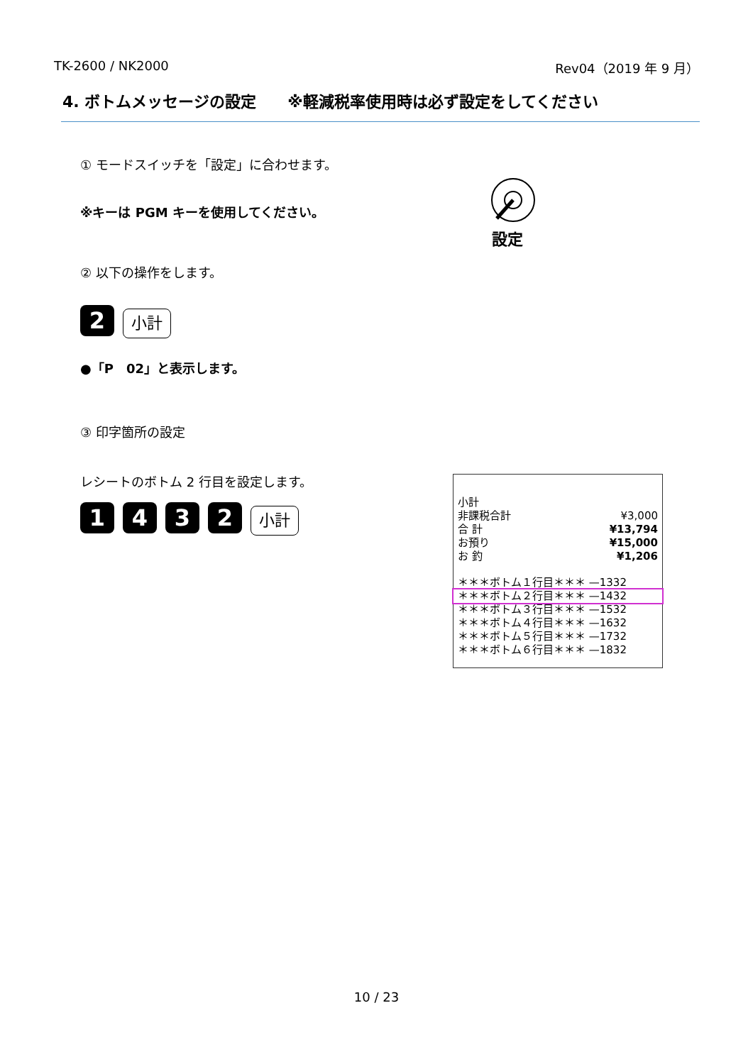TK-2600 / NK2000 Rev04（2019 年 9 月）
4. ボトムメッセージの設定　　※軽減税率使用時は必ず設定をしてください
① モードスイッチを「設定」に合わせます。
※キーは PGM キーを使用してください。
設定
② 以下の操作をします。
2 小計
●「P　02」と表示します。
③ 印字箇所の設定
レシートのボトム 2 行目を設定します。
1432 小計
小計
非課税合計 ¥3,000
合 計 ¥13,794
お預り ¥15,000
お 釣 ¥1,206
＊＊＊ボトム１行目＊＊＊ —1332
＊＊＊ボトム２行目＊＊＊ —1432
＊＊＊ボトム３行目＊＊＊ —1532
＊＊＊ボトム４行目＊＊＊ —1632
＊＊＊ボトム５行目＊＊＊ —1732
＊＊＊ボトム６行目＊＊＊ —1832
10 / 23